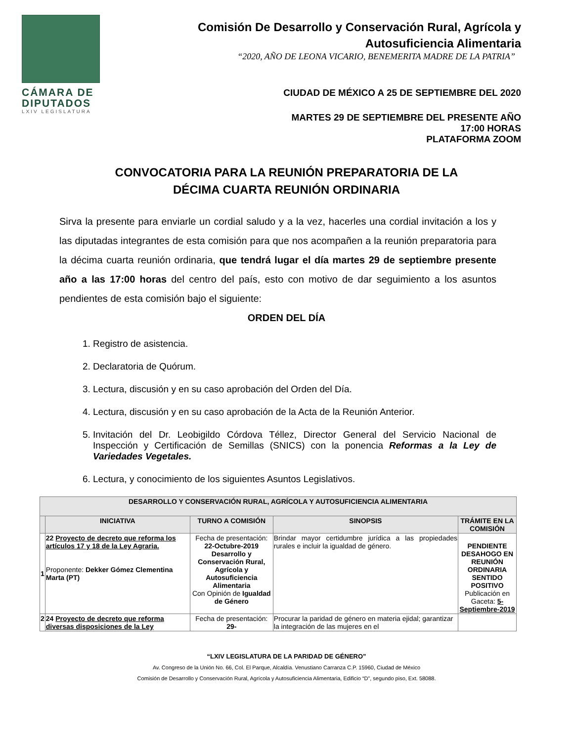CÁMARA DE DIPUTADOS
LXIV LEGISLATURA
Comisión De Desarrollo y Conservación Rural, Agrícola y Autosuficiencia Alimentaria
“2020, AÑO DE LEONA VICARIO, BENEMERITA MADRE DE LA PATRIA”
CIUDAD DE MÉXICO A 25 DE SEPTIEMBRE DEL 2020
MARTES 29 DE SEPTIEMBRE DEL PRESENTE AÑO
17:00 HORAS
PLATAFORMA ZOOM
CONVOCATORIA PARA LA REUNIÓN PREPARATORIA DE LA
DÉCIMA CUARTA REUNIÓN ORDINARIA
Sirva la presente para enviarle un cordial saludo y a la vez, hacerles una cordial invitación a los y las diputadas integrantes de esta comisión para que nos acompañen a la reunión preparatoria para la décima cuarta reunión ordinaria, que tendrá lugar el día martes 29 de septiembre presente año a las 17:00 horas del centro del país, esto con motivo de dar seguimiento a los asuntos pendientes de esta comisión bajo el siguiente:
ORDEN DEL DÍA
1. Registro de asistencia.
2. Declaratoria de Quórum.
3. Lectura, discusión y en su caso aprobación del Orden del Día.
4. Lectura, discusión y en su caso aprobación de la Acta de la Reunión Anterior.
5. Invitación del Dr. Leobigildo Córdova Téllez, Director General del Servicio Nacional de Inspección y Certificación de Semillas (SNICS) con la ponencia Reformas a la Ley de Variedades Vegetales.
6. Lectura, y conocimiento de los siguientes Asuntos Legislativos.
| DESARROLLO Y CONSERVACIÓN RURAL, AGRÍCOLA Y AUTOSUFICIENCIA ALIMENTARIA | | | | |
| --- | --- | --- | --- | --- |
| | INICIATIVA | TURNO A COMISIÓN | SINOPSIS | TRÁMITE EN LA COMISIÓN |
| 1 | 22 Proyecto de decreto que reforma los artículos 17 y 18 de la Ley Agraria. Proponente: Dekker Gómez Clementina Marta (PT) | Fecha de presentación: 22-Octubre-2019 Desarrollo y Conservación Rural, Agrícola y Autosuficiencia Alimentaria Con Opinión de Igualdad de Género | Brindar mayor certidumbre jurídica a las propiedades rurales e incluir la igualdad de género. | PENDIENTE DESAHOGO EN REUNIÓN ORDINARIA SENTIDO POSITIVO Publicación en Gaceta: 5-Septiembre-2019 |
| 2 | 24 Proyecto de decreto que reforma diversas disposiciones de la Ley | Fecha de presentación: 29- | Procurar la paridad de género en materia ejidal; garantizar la integración de las mujeres en el | |
“LXIV LEGISLATURA DE LA PARIDAD DE GÉNERO”
Av. Congreso de la Unión No. 66, Col. El Parque, Alcaldía. Venustiano Carranza C.P. 15960, Ciudad de México
Comisión de Desarrollo y Conservación Rural, Agrícola y Autosuficiencia Alimentaria, Edificio “D”, segundo piso, Ext. 58088.